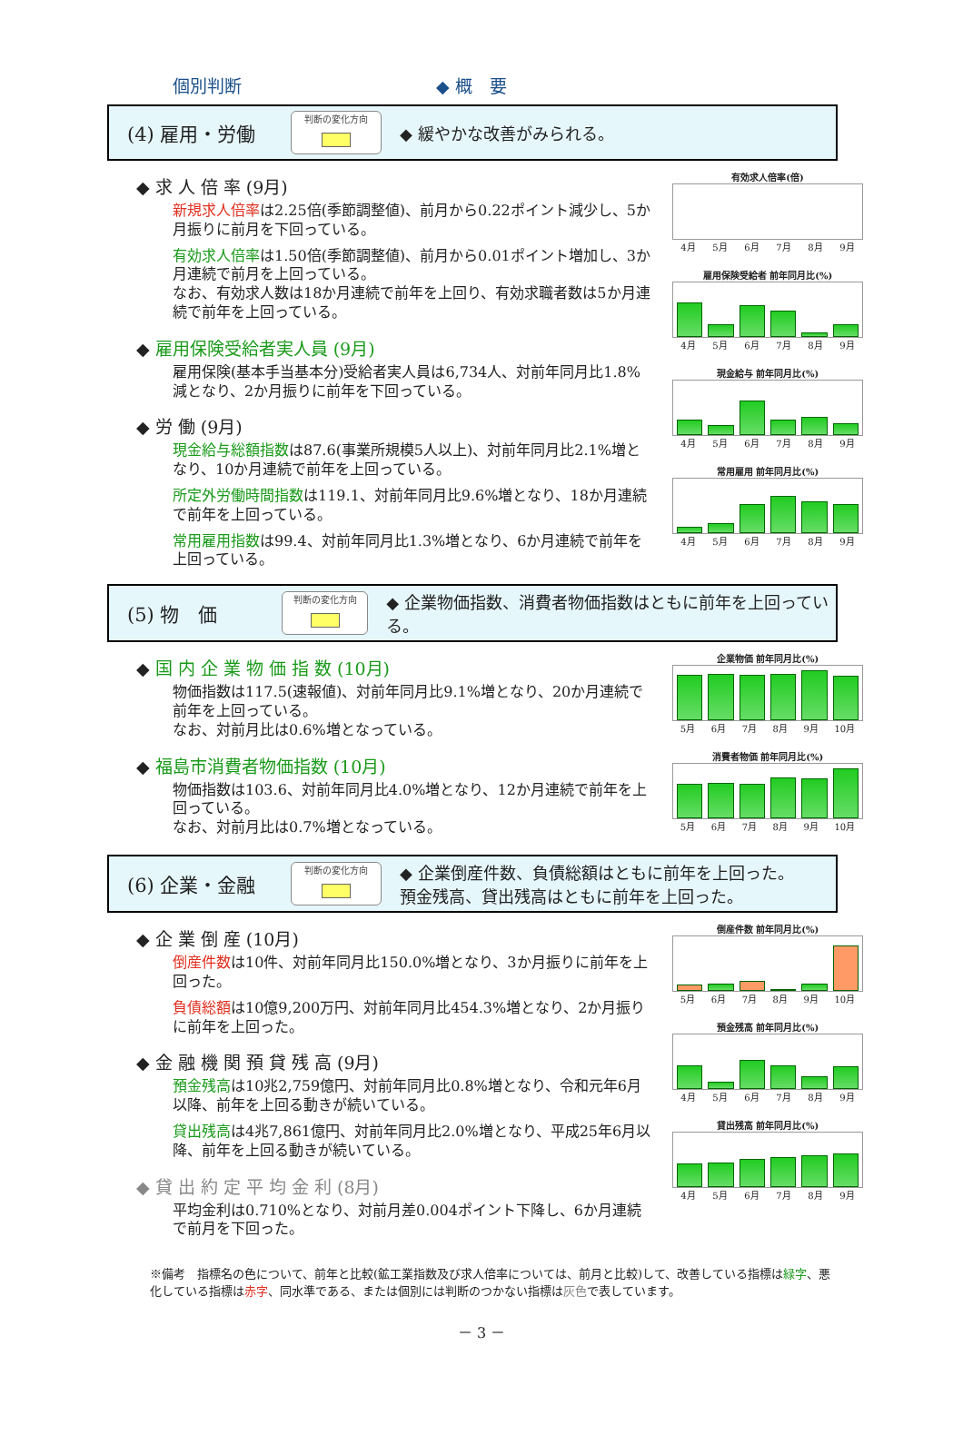個別判断 ◆ 概　要
(4) 雇用・労働
判断の変化方向
◆ 緩やかな改善がみられる。
◆ 求 人 倍 率 (9月)
新規求人倍率は2.25倍(季節調整値)、前月から0.22ポイント減少し、5か月振りに前月を下回っている。
有効求人倍率は1.50倍(季節調整値)、前月から0.01ポイント増加し、3か月連続で前月を上回っている。
なお、有効求人数は18か月連続で前年を上回り、有効求職者数は5か月連続で前年を上回っている。
◆ 雇用保険受給者実人員 (9月)
雇用保険(基本手当基本分)受給者実人員は6,734人、対前年同月比1.8%減となり、2か月振りに前年を下回っている。
◆ 労 働 (9月)
現金給与総額指数は87.6(事業所規模5人以上)、対前年同月比2.1%増となり、10か月連続で前年を上回っている。
所定外労働時間指数は119.1、対前年同月比9.6%増となり、18か月連続で前年を上回っている。
常用雇用指数は99.4、対前年同月比1.3%増となり、6か月連続で前年を上回っている。
有効求人倍率(倍)
4月 5月 6月 7月 8月 9月
雇用保険受給者 前年同月比(%)
4月 5月 6月 7月 8月 9月
現金給与 前年同月比(%)
4月 5月 6月 7月 8月 9月
常用雇用 前年同月比(%)
4月 5月 6月 7月 8月 9月
(5) 物　価
判断の変化方向
◆ 企業物価指数、消費者物価指数はともに前年を上回っている。
◆ 国 内 企 業 物 価 指 数 (10月)
物価指数は117.5(速報値)、対前年同月比9.1%増となり、20か月連続で前年を上回っている。
なお、対前月比は0.6%増となっている。
◆ 福島市消費者物価指数 (10月)
物価指数は103.6、対前年同月比4.0%増となり、12か月連続で前年を上回っている。
なお、対前月比は0.7%増となっている。
企業物価 前年同月比(%)
5月 6月 7月 8月 9月 10月
消費者物価 前年同月比(%)
5月 6月 7月 8月 9月 10月
(6) 企業・金融
判断の変化方向
◆ 企業倒産件数、負債総額はともに前年を上回った。
預金残高、貸出残高はともに前年を上回った。
◆ 企 業 倒 産 (10月)
倒産件数は10件、対前年同月比150.0%増となり、3か月振りに前年を上回った。
負債総額は10億9,200万円、対前年同月比454.3%増となり、2か月振りに前年を上回った。
◆ 金 融 機 関 預 貸 残 高 (9月)
預金残高は10兆2,759億円、対前年同月比0.8%増となり、令和元年6月以降、前年を上回る動きが続いている。
貸出残高は4兆7,861億円、対前年同月比2.0%増となり、平成25年6月以降、前年を上回る動きが続いている。
◆ 貸 出 約 定 平 均 金 利 (8月)
平均金利は0.710%となり、対前月差0.004ポイント下降し、6か月連続で前月を下回った。
倒産件数 前年同月比(%)
5月 6月 7月 8月 9月 10月
預金残高 前年同月比(%)
4月 5月 6月 7月 8月 9月
貸出残高 前年同月比(%)
4月 5月 6月 7月 8月 9月
※備考　指標名の色について、前年と比較(鉱工業指数及び求人倍率については、前月と比較)して、改善している指標は緑字、悪化している指標は赤字、同水準である、または個別には判断のつかない指標は灰色で表しています。
－ 3 －